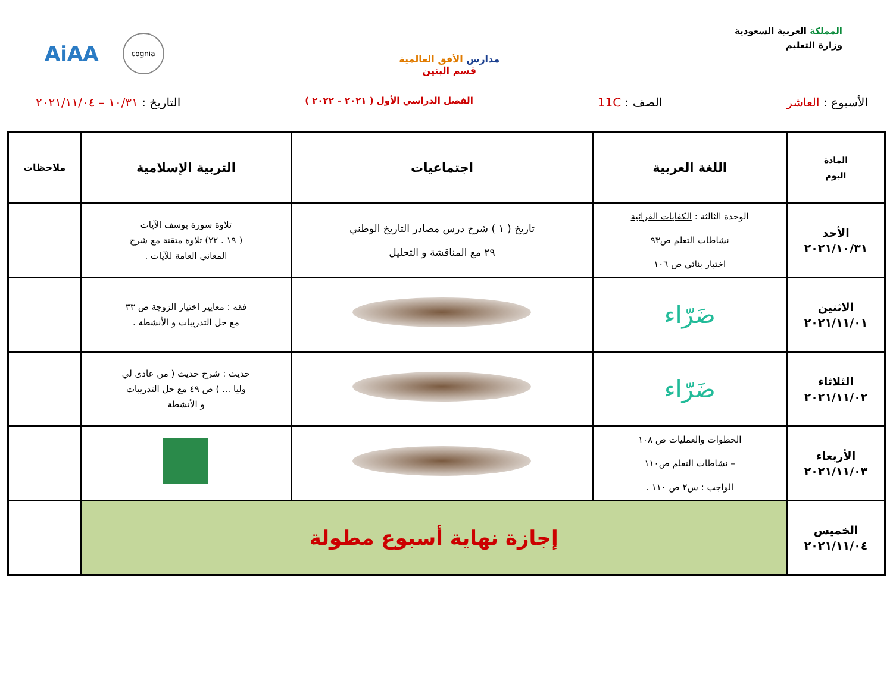المملكة العربية السعودية
وزارة التعليم
مدارس الأفق العالمية
قسم البنين
AiAA cognia
الأسبوع : العاشر الصف : 11C
الفصل الدراسي الأول ( ٢٠٢١ – ٢٠٢٢ )
التاريخ : ١٠/٣١ – ٢٠٢١/١١/٠٤
| المادة اليوم | اللغة العربية | اجتماعيات | التربية الإسلامية | ملاحظات |
| --- | --- | --- | --- | --- |
| الأحد ٢٠٢١/١٠/٣١ | الوحدة الثالثة : الكفايات القرائية نشاطات التعلم ص٩٣ اختبار بنائي ص ١٠٦ | تاريخ ( ١ ) شرح درس مصادر التاريخ الوطني ٢٩ مع المناقشة و التحليل | تلاوة سورة يوسف الآيات ( ١٩ . ٢٢) تلاوة متقنة مع شرح المعاني العامة للآيات . | |
| الاثنين ٢٠٢١/١١/٠١ | ضَرّاء | | فقه : معايير اختيار الزوجة ص ٣٣ مع حل التدريبات و الأنشطة . | |
| الثلاثاء ٢٠٢١/١١/٠٢ | ضَرّاء | | حديث : شرح حديث ( من عادى لي وليا ... ) ص ٤٩ مع حل التدريبات و الأنشطة | |
| الأربعاء ٢٠٢١/١١/٠٣ | الخطوات والعمليات ص ١٠٨ – نشاطات التعلم ص١١٠ الواجب : س٢ ص ١١٠ . | | | |
| الخميس ٢٠٢١/١١/٠٤ | إجازة نهاية أسبوع مطولة | | | |